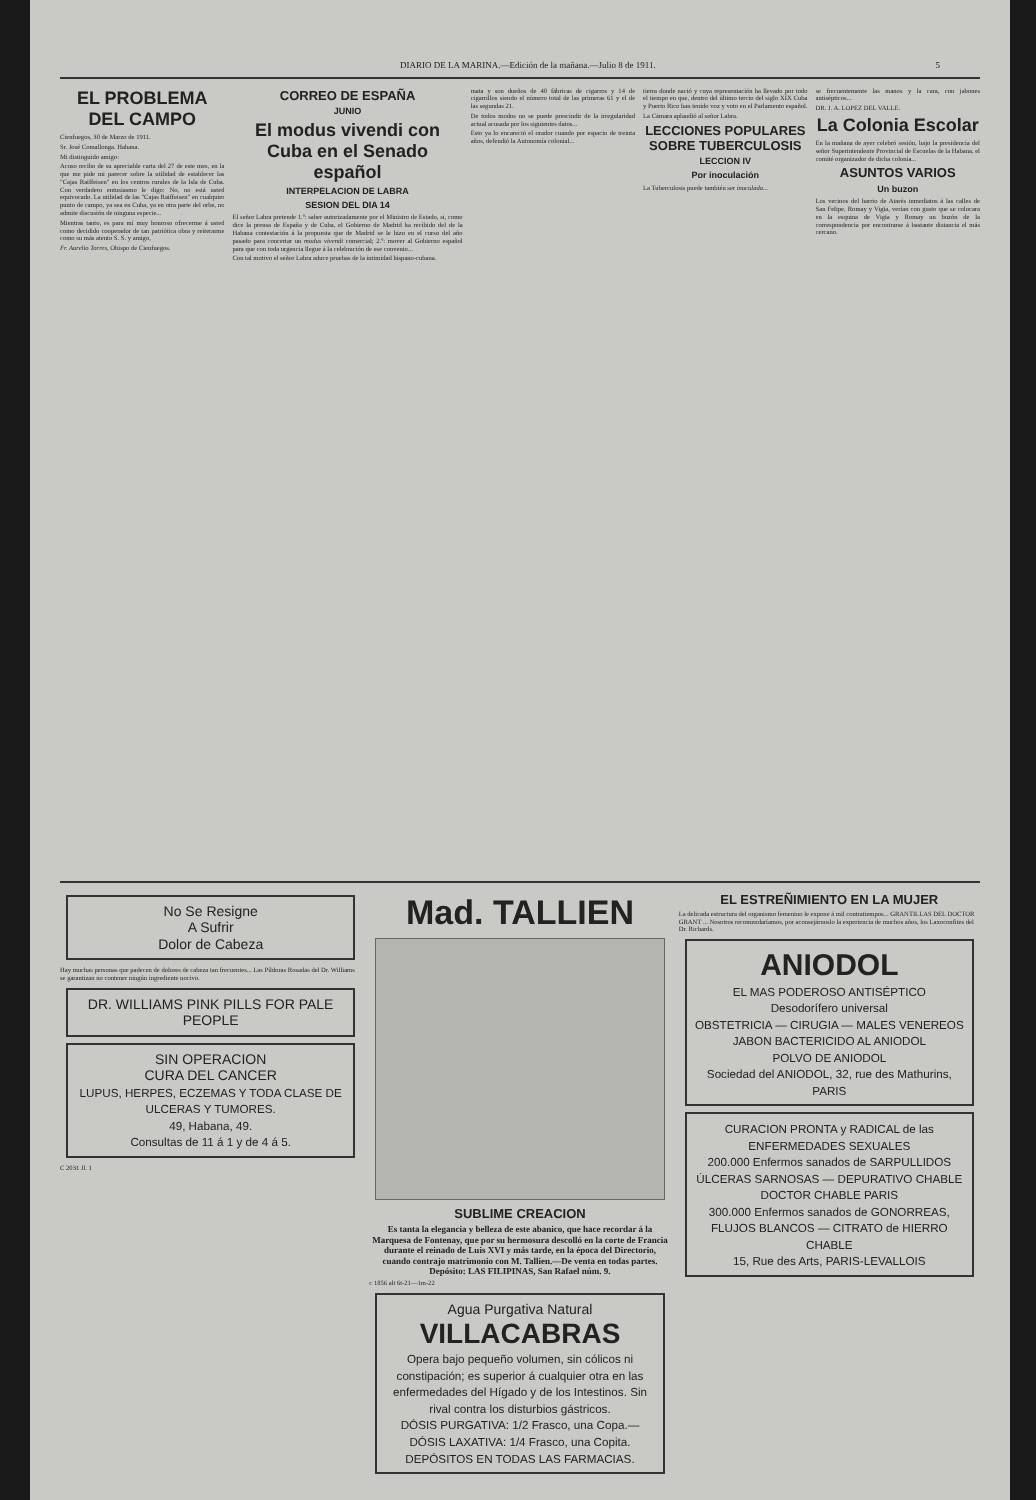DIARIO DE LA MARINA.—Edición de la mañana.—Julio 8 de 1911. 5
EL PROBLEMA DEL CAMPO
Cienfuegos, 30 de Marzo de 1911.
Sr. José Comallonga. Habana.
Mi distinguido amigo:
Acuso recibo de su apreciable carta del 27 de este mes, en la que me pide mi parecer sobre la utilidad de establecer las "Cajas Raiffeisen" en los centros rurales de la Isla de Cuba. Con verdadero entusiasmo le digo: No, no está usted equivocado. La utilidad de las "Cajas Raiffeisen" en cualquier punto de campo, ya sea en Cuba, ya en otra parte del orbe, no admite discusión de ninguna especie...
Mientras tanto, es para mí muy honroso ofrecerme á usted como decidido cooperador de tan patriótica obra y reiterarme como su más atento S. S. y amigo,
Fr. Aurelio Torres, Obispo de Cienfuegos.
CORREO DE ESPAÑA
JUNIO
El modus vivendi con Cuba en el Senado español
INTERPELACION DE LABRA
SESION DEL DIA 14
El señor Labra pretende 1.º: saber autorizadamente por el Ministro de Estado, si, como dice la prensa de España y de Cuba, el Gobierno de Madrid ha recibido del de la Habana contestación á la propuesta que de Madrid se le hizo en el curso del año pasado para concertar un modus vivendi comercial; 2.º: mover al Gobierno español para que con toda urgencia llegue á la celebración de ese convenio...
Con tal motivo el señor Labra aduce pruebas de la intimidad hispano-cubana.
mata y son dueños de 40 fábricas de cigarros y 14 de cigarrillos siendo el número total de las primeras 61 y el de las segundas 21.
De todos modos no se puede prescindir de la irregularidad actual acusada por los siguientes datos...
Esto ya lo encareció el orador cuando por espacio de treinta años, defendió la Autonomía colonial...
tierra donde nació y cuya representación ha llevado por todo el tiempo en que, dentro del último tercio del siglo XIX Cuba y Puerto Rico han tenido voz y voto en el Parlamento español.
La Cámara aplaudió al señor Labra.
LECCIONES POPULARES SOBRE TUBERCULOSIS
LECCION IV
Por inoculación
La Tuberculosis puede también ser inoculada...
se frecuentemente las manos y la cara, con jabones antisépticos...
DR. J. A. LOPEZ DEL VALLE.
La Colonia Escolar
En la mañana de ayer celebró sesión, bajo la presidencia del señor Superintendente Provincial de Escuelas de la Habana, el comité organizador de dicha colonia...
ASUNTOS VARIOS
Un buzon
Los vecinos del barrio de Atarés inmediatos á las calles de San Felipe, Romay y Vigía, verían con gusto que se colocara en la esquina de Vigía y Romay un buzón de la correspondencia por encontrarse á bastante distancia el más cercano.
No Se Resigne
A Sufrir
Dolor de Cabeza
Hay muchas personas que padecen de dolores de cabeza tan frecuentes... Las Píldoras Rosadas del Dr. Williams se garantizan no contener ningún ingrediente nocivo.
DR. WILLIAMS PINK PILLS FOR PALE PEOPLE
SIN OPERACION
CURA DEL CANCER
LUPUS, HERPES, ECZEMAS Y TODA CLASE DE ULCERAS Y TUMORES.
49, Habana, 49.
Consultas de 11 á 1 y de 4 á 5.
C 2031 Jl. 1
Mad. TALLIEN
SUBLIME CREACION
Es tanta la elegancia y belleza de este abanico, que hace recordar á la Marquesa de Fontenay, que por su hermosura descolló en la corte de Francia durante el reinado de Luis XVI y más tarde, en la época del Directorio, cuando contrajo matrimonio con M. Tallien.—De venta en todas partes. Depósito: LAS FILIPINAS, San Rafael núm. 9.
c 1856 alt 6t-21—1m-22
Agua Purgativa Natural
VILLACABRAS
Opera bajo pequeño volumen, sin cólicos ni constipación; es superior á cualquier otra en las enfermedades del Hígado y de los Intestinos. Sin rival contra los disturbios gástricos.
DÓSIS PURGATIVA: 1/2 Frasco, una Copa.—DÓSIS LAXATIVA: 1/4 Frasco, una Copita.
DEPÓSITOS EN TODAS LAS FARMACIAS.
EL ESTREÑIMIENTO EN LA MUJER
La delicada estructura del organismo femenino le expone á mil contratiempos... GRANTILLAS DEL DOCTOR GRANT ... Nosotros recomendaríamos, por aconsejárnoslo la experiencia de muchos años, los Laxoconfites del Dr. Richards.
ANIODOL
EL MAS PODEROSO ANTISÉPTICO
Desodorífero universal
OBSTETRICIA — CIRUGIA — MALES VENEREOS
JABON BACTERICIDO AL ANIODOL
POLVO DE ANIODOL
Sociedad del ANIODOL, 32, rue des Mathurins, PARIS
CURACION PRONTA y RADICAL de las ENFERMEDADES SEXUALES
200.000 Enfermos sanados de SARPULLIDOS ÚLCERAS SARNOSAS — DEPURATIVO CHABLE
DOCTOR CHABLE PARIS
300.000 Enfermos sanados de GONORREAS, FLUJOS BLANCOS — CITRATO de HIERRO CHABLE
15, Rue des Arts, PARIS-LEVALLOIS